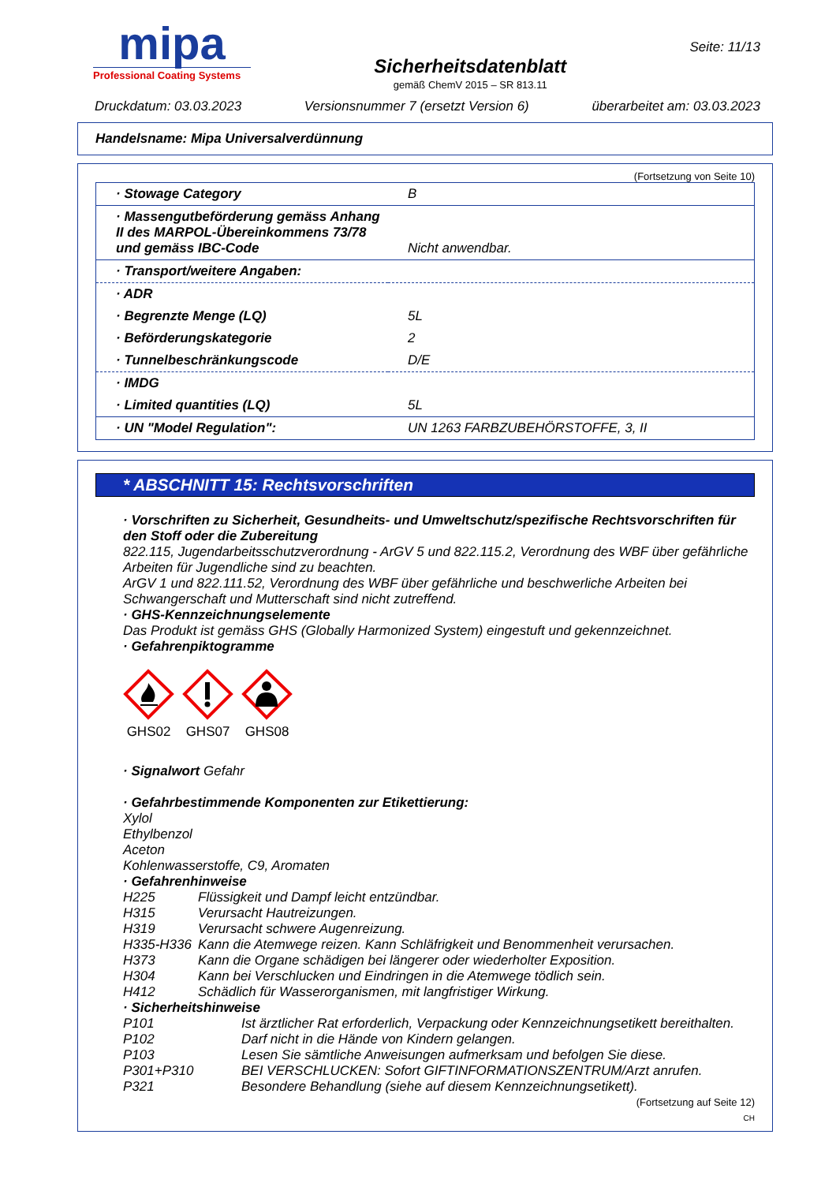mipa
Professional Coating Systems
Sicherheitsdatenblatt
gemäß ChemV 2015 – SR 813.11
Seite: 11/13
Druckdatum: 03.03.2023 Versionsnummer 7 (ersetzt Version 6) überarbeitet am: 03.03.2023
Handelsname: Mipa Universalverdünnung
(Fortsetzung von Seite 10)
| · Stowage Category | B |
| · Massengutbeförderung gemäss Anhang II des MARPOL-Übereinkommens 73/78 und gemäss IBC-Code | Nicht anwendbar. |
| · Transport/weitere Angaben: | |
| · ADR | |
| · Begrenzte Menge (LQ) | 5L |
| · Beförderungskategorie | 2 |
| · Tunnelbeschränkungscode | D/E |
| · IMDG | |
| · Limited quantities (LQ) | 5L |
| · UN "Model Regulation": | UN 1263 FARBZUBEHÖRSTOFFE, 3, II |
* ABSCHNITT 15: Rechtsvorschriften
· Vorschriften zu Sicherheit, Gesundheits- und Umweltschutz/spezifische Rechtsvorschriften für den Stoff oder die Zubereitung
822.115, Jugendarbeitsschutzverordnung - ArGV 5 und 822.115.2, Verordnung des WBF über gefährliche Arbeiten für Jugendliche sind zu beachten.
ArGV 1 und 822.111.52, Verordnung des WBF über gefährliche und beschwerliche Arbeiten bei Schwangerschaft und Mutterschaft sind nicht zutreffend.
· GHS-Kennzeichnungselemente
Das Produkt ist gemäss GHS (Globally Harmonized System) eingestuft und gekennzeichnet.
· Gefahrenpiktogramme
GHS02
GHS07
GHS08
· Signalwort Gefahr
· Gefahrbestimmende Komponenten zur Etikettierung:
Xylol
Ethylbenzol
Aceton
Kohlenwasserstoffe, C9, Aromaten
· Gefahrenhinweise
H225 Flüssigkeit und Dampf leicht entzündbar. H315 Verursacht Hautreizungen. H319 Verursacht schwere Augenreizung. H335-H336 Kann die Atemwege reizen. Kann Schläfrigkeit und Benommenheit verursachen. H373 Kann die Organe schädigen bei längerer oder wiederholter Exposition. H304 Kann bei Verschlucken und Eindringen in die Atemwege tödlich sein. H412 Schädlich für Wasserorganismen, mit langfristiger Wirkung.
· Sicherheitshinweise
P101 Ist ärztlicher Rat erforderlich, Verpackung oder Kennzeichnungsetikett bereithalten. P102 Darf nicht in die Hände von Kindern gelangen. P103 Lesen Sie sämtliche Anweisungen aufmerksam und befolgen Sie diese. P301+P310 BEI VERSCHLUCKEN: Sofort GIFTINFORMATIONSZENTRUM/Arzt anrufen. P321 Besondere Behandlung (siehe auf diesem Kennzeichnungsetikett).
(Fortsetzung auf Seite 12)
CH